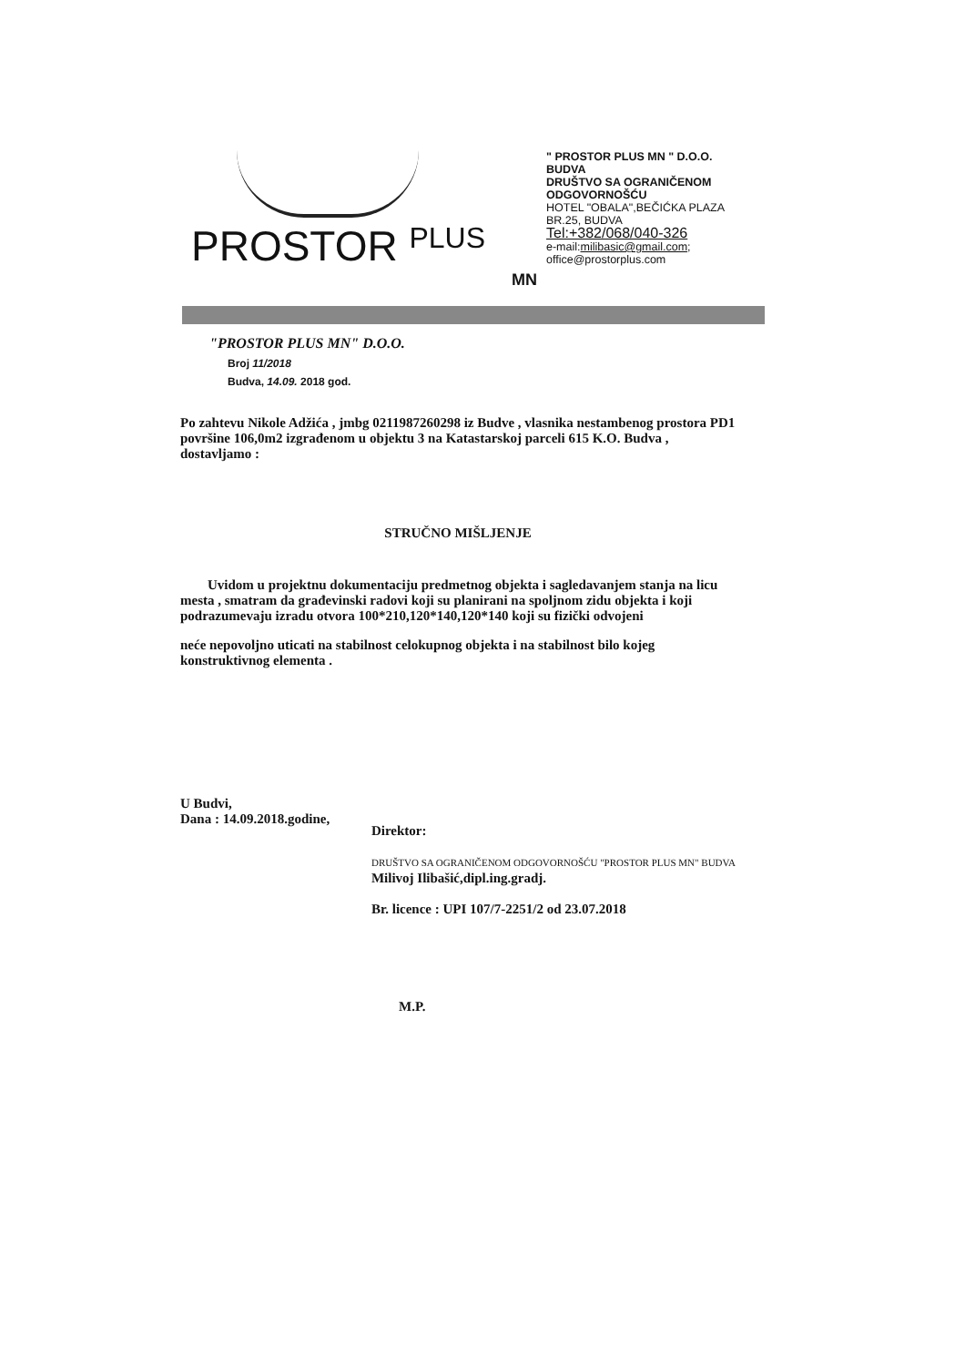PROSTOR PLUS
MN
" PROSTOR PLUS MN " D.O.O.
BUDVA
DRUŠTVO SA OGRANIČENOM
ODGOVORNOŠĆU
HOTEL "OBALA",BEČIĆKA PLAZA
BR.25, BUDVA
Tel:+382/068/040-326
e-mail:milibasic@gmail.com;
office@prostorplus.com
"PROSTOR PLUS MN" D.O.O.
Broj 11/2018
Budva, 14.09. 2018 god.
Po zahtevu Nikole Adžića , jmbg 0211987260298 iz Budve , vlasnika nestambenog prostora PD1 površine 106,0m2 izgrađenom u objektu 3 na Katastarskoj parceli 615 K.O. Budva , dostavljamo :
STRUČNO MIŠLJENJE
Uvidom u projektnu dokumentaciju predmetnog objekta i sagledavanjem stanja na licu mesta , smatram da građevinski radovi koji su planirani na spoljnom zidu objekta i koji podrazumevaju izradu otvora 100*210,120*140,120*140 koji su fizički odvojeni
neće nepovoljno uticati na stabilnost celokupnog objekta i na stabilnost bilo kojeg konstruktivnog elementa .
U Budvi,
Dana : 14.09.2018.godine,
Direktor:
DRUŠTVO SA OGRANIČENOM ODGOVORNOŠĆU "PROSTOR PLUS MN" BUDVA
Milivoj Ilibašić,dipl.ing.gradj.
Br. licence : UPI 107/7-2251/2 od 23.07.2018
M.P.